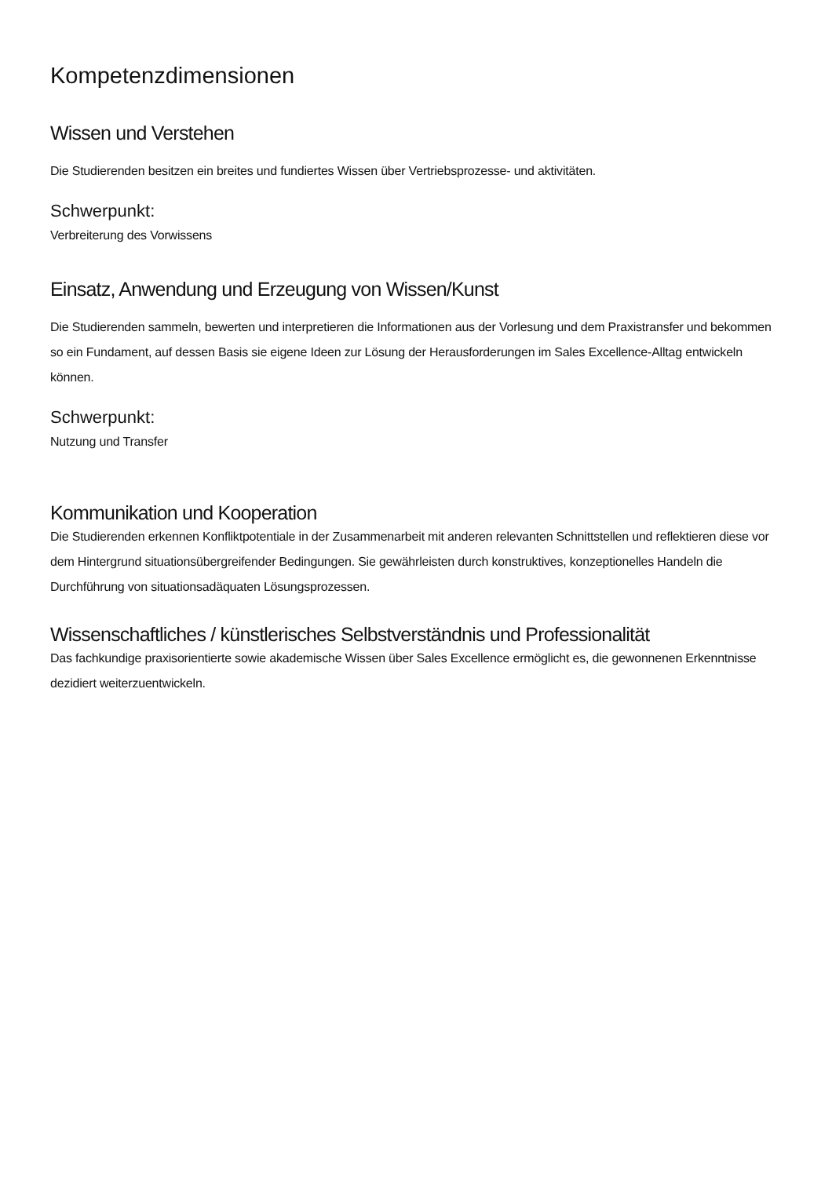Kompetenzdimensionen
Wissen und Verstehen
Die Studierenden besitzen ein breites und fundiertes Wissen über Vertriebsprozesse- und aktivitäten.
Schwerpunkt:
Verbreiterung des Vorwissens
Einsatz, Anwendung und Erzeugung von Wissen/Kunst
Die Studierenden sammeln, bewerten und interpretieren die Informationen aus der Vorlesung und dem Praxistransfer und bekommen so ein Fundament, auf dessen Basis sie eigene Ideen zur Lösung der Herausforderungen im Sales Excellence-Alltag entwickeln können.
Schwerpunkt:
Nutzung und Transfer
Kommunikation und Kooperation
Die Studierenden erkennen Konfliktpotentiale in der Zusammenarbeit mit anderen relevanten Schnittstellen und reflektieren diese vor dem Hintergrund situationsübergreifender Bedingungen. Sie gewährleisten durch konstruktives, konzeptionelles Handeln die Durchführung von situationsadäquaten Lösungsprozessen.
Wissenschaftliches / künstlerisches Selbstverständnis und Professionalität
Das fachkundige praxisorientierte sowie akademische Wissen über Sales Excellence ermöglicht es, die gewonnenen Erkenntnisse dezidiert weiterzuentwickeln.